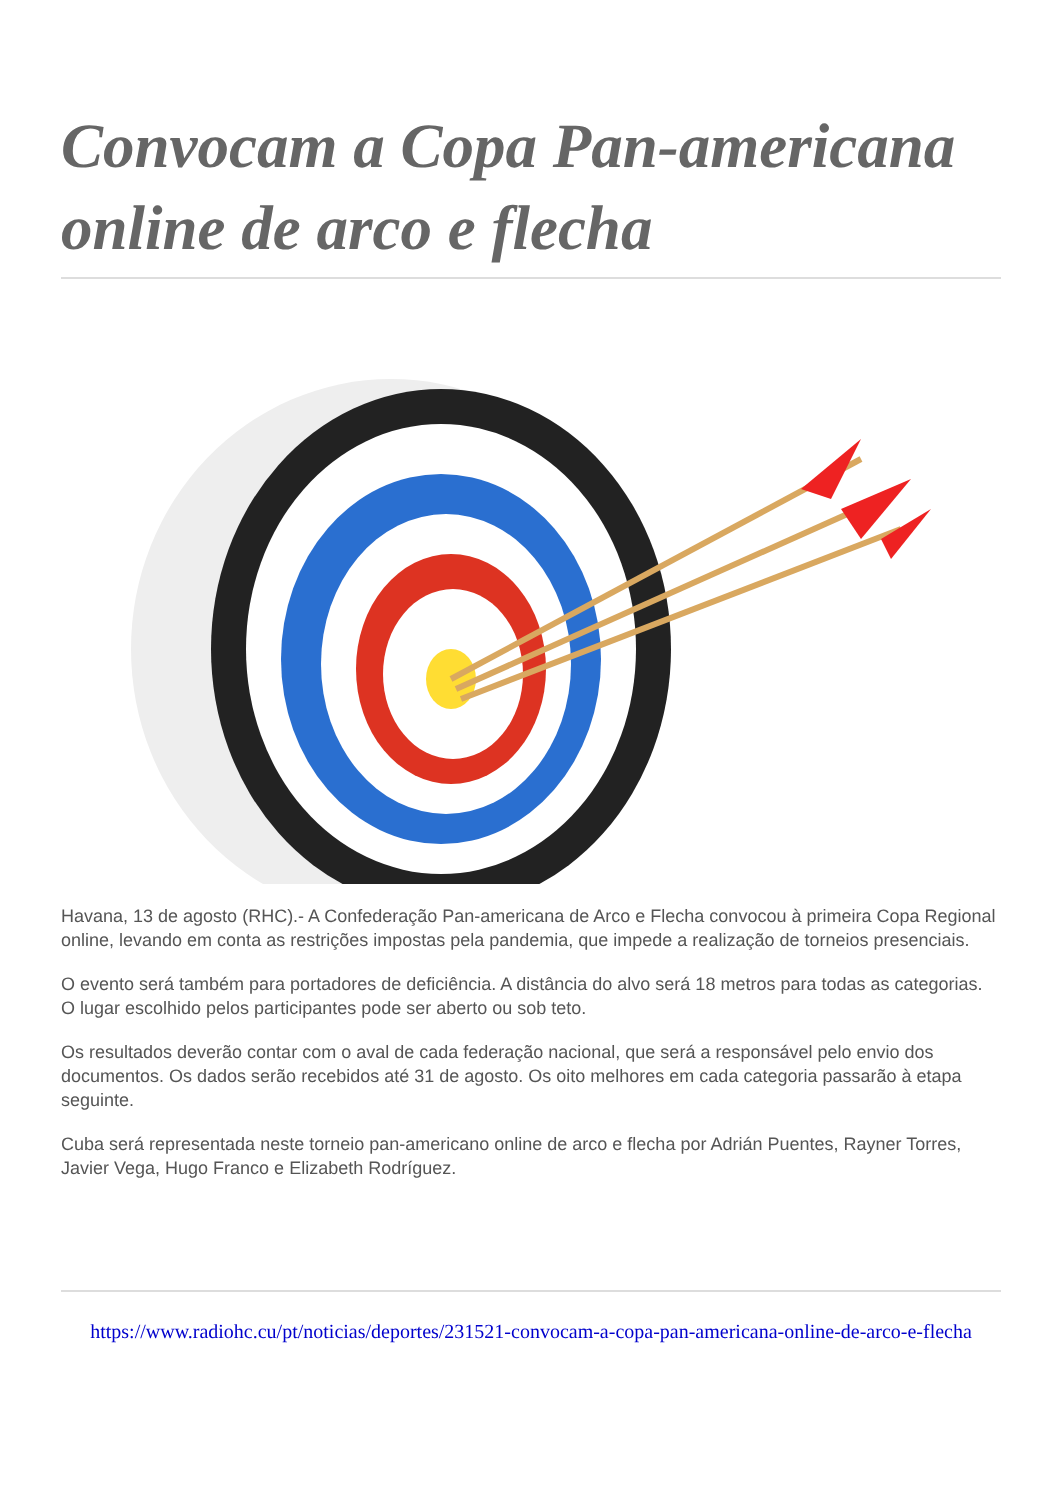Convocam a Copa Pan-americana online de arco e flecha
Havana, 13 de agosto (RHC).- A Confederação Pan-americana de Arco e Flecha convocou à primeira Copa Regional online, levando em conta as restrições impostas pela pandemia, que impede a realização de torneios presenciais.
O evento será também para portadores de deficiência. A distância do alvo será 18 metros para todas as categorias. O lugar escolhido pelos participantes pode ser aberto ou sob teto.
Os resultados deverão contar com o aval de cada federação nacional, que será a responsável pelo envio dos documentos. Os dados serão recebidos até 31 de agosto. Os oito melhores em cada categoria passarão à etapa seguinte.
Cuba será representada neste torneio pan-americano online de arco e flecha por Adrián Puentes, Rayner Torres, Javier Vega, Hugo Franco e Elizabeth Rodríguez.
https://www.radiohc.cu/pt/noticias/deportes/231521-convocam-a-copa-pan-americana-online-de-arco-e-flecha